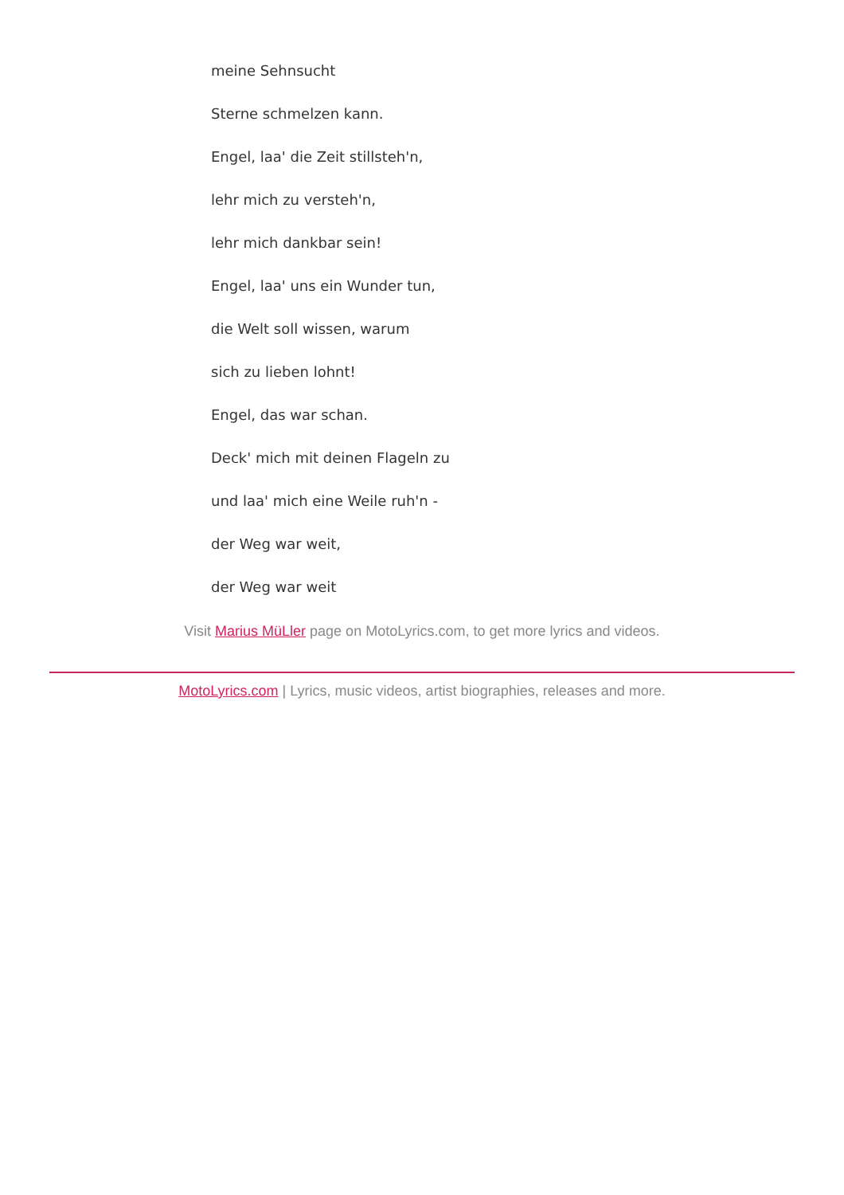meine Sehnsucht
Sterne schmelzen kann.
Engel, laa' die Zeit stillsteh'n,
lehr mich zu versteh'n,
lehr mich dankbar sein!
Engel, laa' uns ein Wunder tun,
die Welt soll wissen, warum
sich zu lieben lohnt!
Engel, das war schan.
Deck' mich mit deinen Flageln zu
und laa' mich eine Weile ruh'n -
der Weg war weit,
der Weg war weit
Visit Marius MüLler page on MotoLyrics.com, to get more lyrics and videos.
MotoLyrics.com | Lyrics, music videos, artist biographies, releases and more.